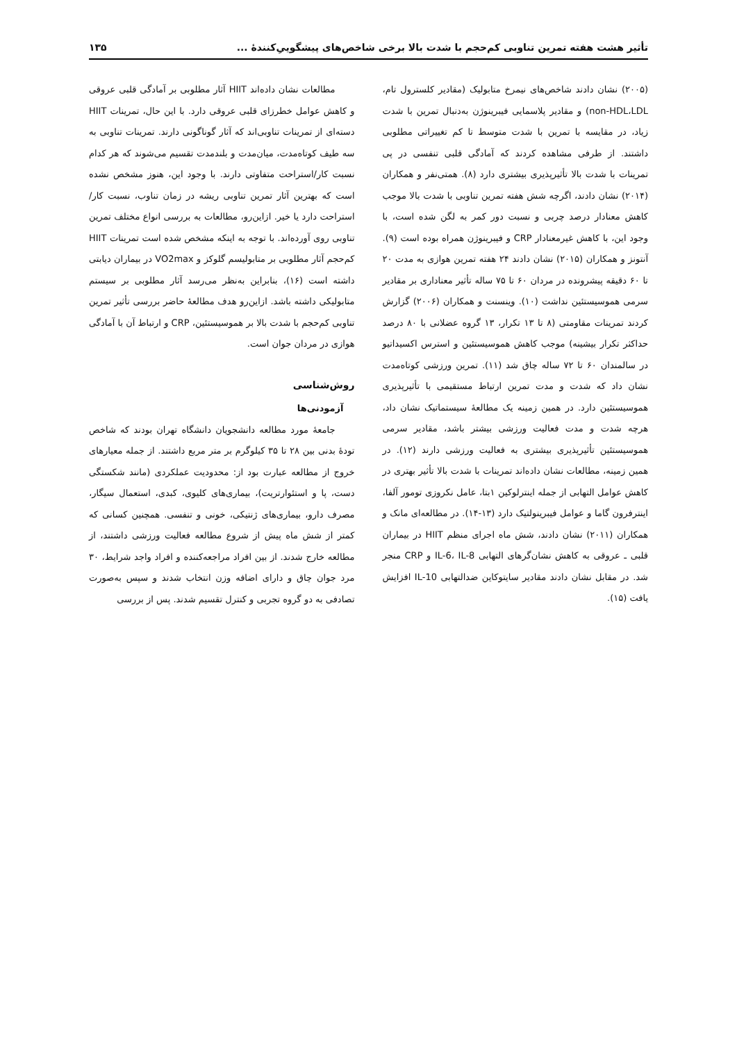تأثیر هشت هفته تمرین تناوبی کم‌حجم با شدت بالا برخی شاخص‌های پیشگوییِ‌کنندۀ ... ۱۳۵
(۲۰۰۵) نشان دادند شاخص‌های نیمرخ متابولیک (مقادیر کلسترول تام، non-HDL،LDL) و مقادیر پلاسمایی فیبرینوژن به‌دنبال تمرین با شدت زیاد، در مقایسه با تمرین با شدت متوسط تا کم تغییراتی مطلوبی داشتند. از طرفی مشاهده کردند که آمادگی قلبی تنفسی در پی تمرینات با شدت بالا تأثیرپذیری بیشتری دارد (۸). همتی‌نفر و همکاران (۲۰۱۴) نشان دادند، اگرچه شش هفته تمرین تناوبی با شدت بالا موجب کاهش معنادار درصد چربی و نسبت دور کمر به لگن شده است، با وجود این، با کاهش غیرمعنادار CRP و فیبرینوژن همراه بوده است (۹). آنتونز و همکاران (۲۰۱۵) نشان دادند ۲۴ هفته تمرین هوازی به مدت ۲۰ تا ۶۰ دقیقه پیشرونده در مردان ۶۰ تا ۷۵ ساله تأثیر معناداری بر مقادیر سرمی هموسیستئین نداشت (۱۰). وینسنت و همکاران (۲۰۰۶) گزارش کردند تمرینات مقاومتی (۸ تا ۱۳ تکرار، ۱۳ گروه عضلانی با ۸۰ درصد حداکثر تکرار بیشینه) موجب کاهش هموسیستئین و استرس اکسیداتیو در سالمندان ۶۰ تا ۷۲ ساله چاق شد (۱۱). تمرین ورزشی کوتاه‌مدت نشان داد که شدت و مدت تمرین ارتباط مستقیمی با تأثیرپذیری هموسیستئین دارد. در همین زمینه یک مطالعۀ سیستماتیک نشان داد، هرچه شدت و مدت فعالیت ورزشی بیشتر باشد، مقادیر سرمی هموسیستئین تأثیرپذیری بیشتری به فعالیت ورزشی دارند (۱۲). در همین زمینه، مطالعات نشان داده‌اند تمرینات با شدت بالا تأثیر بهتری در کاهش عوامل التهابی از جمله اینترلوکین ۱بتا، عامل نکروزی تومور آلفا، اینترفرون گاما و عوامل فیبرینولتیک دارد (۱۳-۱۴). در مطالعه‌ای مانک و همکاران (۲۰۱۱) نشان دادند، شش ماه اجرای منظم HIIT در بیماران قلبی ـ عروقی به کاهش نشان‌گرهای التهابی IL-6، IL-8 و CRP منجر شد. در مقابل نشان دادند مقادیر سایتوکاین ضدالتهابی IL-10 افزایش یافت (۱۵).
مطالعات نشان داده‌اند HIIT آثار مطلوبی بر آمادگی قلبی عروقی و کاهش عوامل خطرزای قلبی عروقی دارد. با این حال، تمرینات HIIT دسته‌ای از تمرینات تناوبی‌اند که آثار گوناگونی دارند. تمرینات تناوبی به سه طیف کوتاه‌مدت، میان‌مدت و بلندمدت تقسیم می‌شوند که هر کدام نسبت کار/استراحت متفاوتی دارند. با وجود این، هنوز مشخص نشده است که بهترین آثار تمرین تناوبی ریشه در زمان تناوب، نسبت کار/استراحت دارد یا خیر. ازاین‌رو، مطالعات به بررسی انواع مختلف تمرین تناوبی روی آورده‌اند. با توجه به اینکه مشخص شده است تمرینات HIIT کم‌حجم آثار مطلوبی بر متابولیسم گلوکز و VO2max در بیماران دیابتی داشته است (۱۶)، بنابراین به‌نظر می‌رسد آثار مطلوبی بر سیستم متابولیکی داشته باشد. ازاین‌رو هدف مطالعۀ حاضر بررسی تأثیر تمرین تناوبی کم‌حجم با شدت بالا بر هموسیستئین، CRP و ارتباط آن با آمادگی هوازی در مردان جوان است.
روش‌شناسی
آزمودنی‌ها
جامعۀ مورد مطالعه دانشجویان دانشگاه تهران بودند که شاخص تودۀ بدنی بین ۲۸ تا ۳۵ کیلوگرم بر متر مربع داشتند. از جمله معیارهای خروج از مطالعه عبارت بود از: محدودیت عملکردی (مانند شکستگی دست، پا و استئوارتریت)، بیماری‌های کلیوی، کبدی، استعمال سیگار، مصرف دارو، بیماری‌های ژنتیکی، خونی و تنفسی. همچنین کسانی که کمتر از شش ماه پیش از شروع مطالعه فعالیت ورزشی داشتند، از مطالعه خارج شدند. از بین افراد مراجعه‌کننده و افراد واجد شرایط، ۳۰ مرد جوان چاق و دارای اضافه وزن انتخاب شدند و سپس به‌صورت تصادفی به دو گروه تجربی و کنترل تقسیم شدند. پس از بررسی